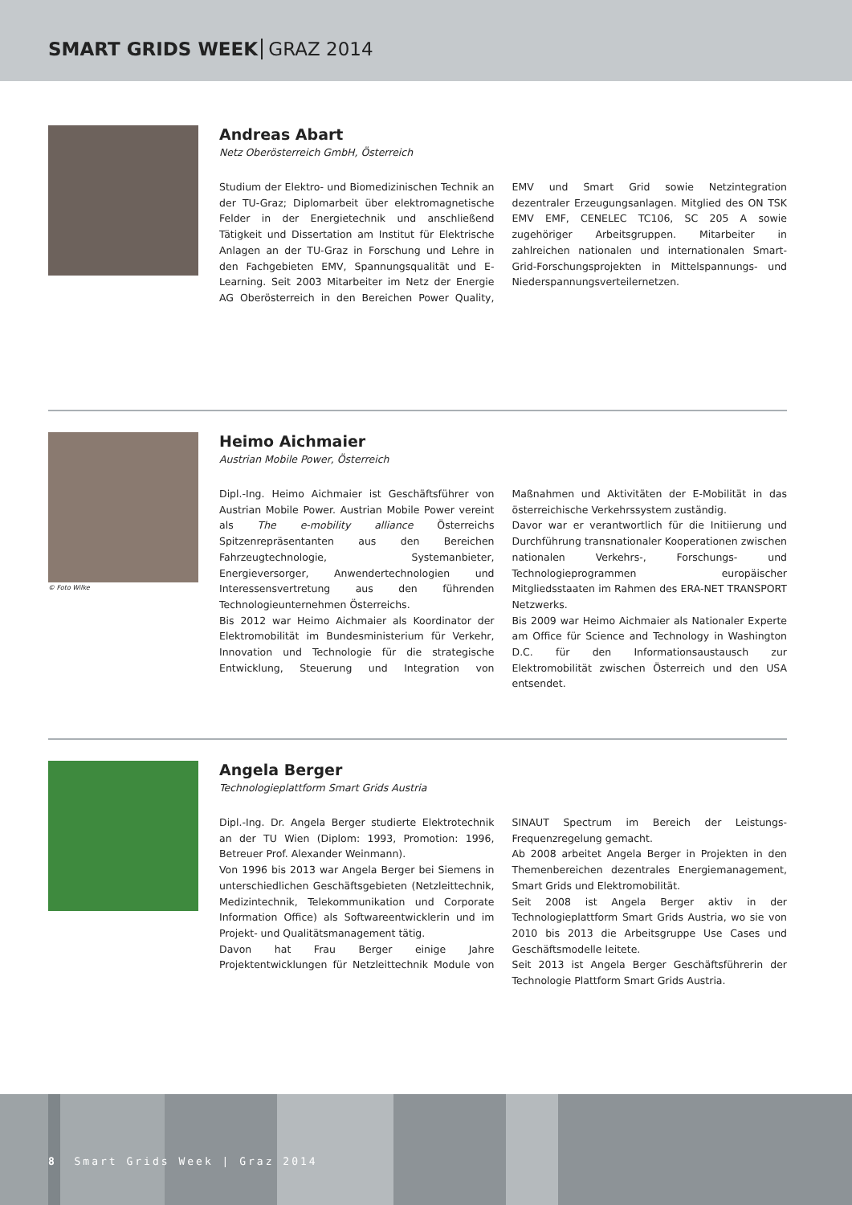SMART GRIDS WEEK GRAZ 2014
Andreas Abart
Netz Oberösterreich GmbH, Österreich
Studium der Elektro- und Biomedizinischen Technik an der TU-Graz; Diplomarbeit über elektromagnetische Felder in der Energietechnik und anschließend Tätigkeit und Dissertation am Institut für Elektrische Anlagen an der TU-Graz in Forschung und Lehre in den Fachgebieten EMV, Spannungsqualität und E-Learning. Seit 2003 Mitarbeiter im Netz der Energie AG Oberösterreich in den Bereichen Power Quality, EMV und Smart Grid sowie Netzintegration dezentraler Erzeugungsanlagen. Mitglied des ON TSK EMV EMF, CENELEC TC106, SC 205 A sowie zugehöriger Arbeitsgruppen. Mitarbeiter in zahlreichen nationalen und internationalen Smart-Grid-Forschungsprojekten in Mittelspannungs- und Niederspannungsverteilernetzen.
© Foto Wilke
Heimo Aichmaier
Austrian Mobile Power, Österreich
Dipl.-Ing. Heimo Aichmaier ist Geschäftsführer von Austrian Mobile Power. Austrian Mobile Power vereint als The e-mobility alliance Österreichs Spitzenrepräsentanten aus den Bereichen Fahrzeugtechnologie, Systemanbieter, Energieversorger, Anwendertechnologien und Interessensvertretung aus den führenden Technologieunternehmen Österreichs.
Bis 2012 war Heimo Aichmaier als Koordinator der Elektromobilität im Bundesministerium für Verkehr, Innovation und Technologie für die strategische Entwicklung, Steuerung und Integration von Maßnahmen und Aktivitäten der E-Mobilität in das österreichische Verkehrssystem zuständig.
Davor war er verantwortlich für die Initiierung und Durchführung transnationaler Kooperationen zwischen nationalen Verkehrs-, Forschungs- und Technologieprogrammen europäischer Mitgliedsstaaten im Rahmen des ERA-NET TRANSPORT Netzwerks.
Bis 2009 war Heimo Aichmaier als Nationaler Experte am Office für Science and Technology in Washington D.C. für den Informationsaustausch zur Elektromobilität zwischen Österreich und den USA entsendet.
Angela Berger
Technologieplattform Smart Grids Austria
Dipl.-Ing. Dr. Angela Berger studierte Elektrotechnik an der TU Wien (Diplom: 1993, Promotion: 1996, Betreuer Prof. Alexander Weinmann).
Von 1996 bis 2013 war Angela Berger bei Siemens in unterschiedlichen Geschäftsgebieten (Netzleittechnik, Medizintechnik, Telekommunikation und Corporate Information Office) als Softwareentwicklerin und im Projekt- und Qualitätsmanagement tätig.
Davon hat Frau Berger einige Jahre Projektentwicklungen für Netzleittechnik Module von SINAUT Spectrum im Bereich der Leistungs-Frequenzregelung gemacht.
Ab 2008 arbeitet Angela Berger in Projekten in den Themenbereichen dezentrales Energiemanagement, Smart Grids und Elektromobilität.
Seit 2008 ist Angela Berger aktiv in der Technologieplattform Smart Grids Austria, wo sie von 2010 bis 2013 die Arbeitsgruppe Use Cases und Geschäftsmodelle leitete.
Seit 2013 ist Angela Berger Geschäftsführerin der Technologie Plattform Smart Grids Austria.
8 Smart Grids Week | Graz 2014